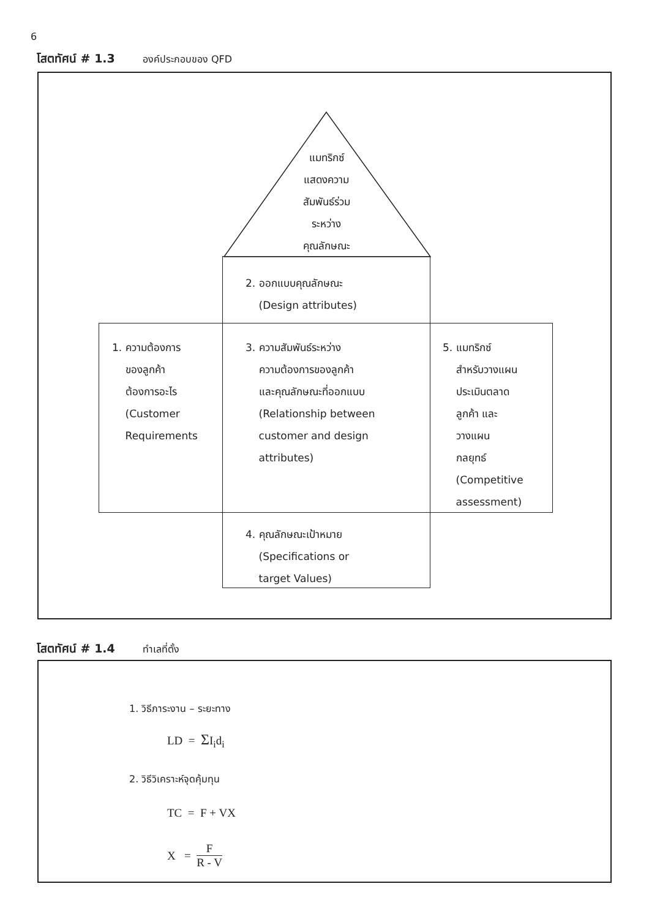6
โสตทัศน์ # 1.3 องค์ประกอบของ QFD
แมทริกซ์
แสดงความ
สัมพันธ์ร่วม
ระหว่าง
คุณลักษณะ
2. ออกแบบคุณลักษณะ
(Design attributes)
1. ความต้องการ
ของลูกค้า
ต้องการอะไร
(Customer
Requirements
3. ความสัมพันธ์ระหว่าง
ความต้องการของลูกค้า
และคุณลักษณะที่ออกแบบ
(Relationship between
customer and design
attributes)
5. แมทริกซ์
สำหรับวางแผน
ประเมินตลาด
ลูกค้า และ
วางแผน
กลยุทธ์
(Competitive
assessment)
4. คุณลักษณะเป้าหมาย
(Specifications or
target Values)
โสตทัศน์ # 1.4 ทำเลที่ตั้ง
1. วิธีภาระงาน – ระยะทาง
LD = ΣI<sub>i</sub>d<sub>i</sub>
2. วิธีวิเคราะห์จุดคุ้มทุน
TC = F + VX
X = F R - V